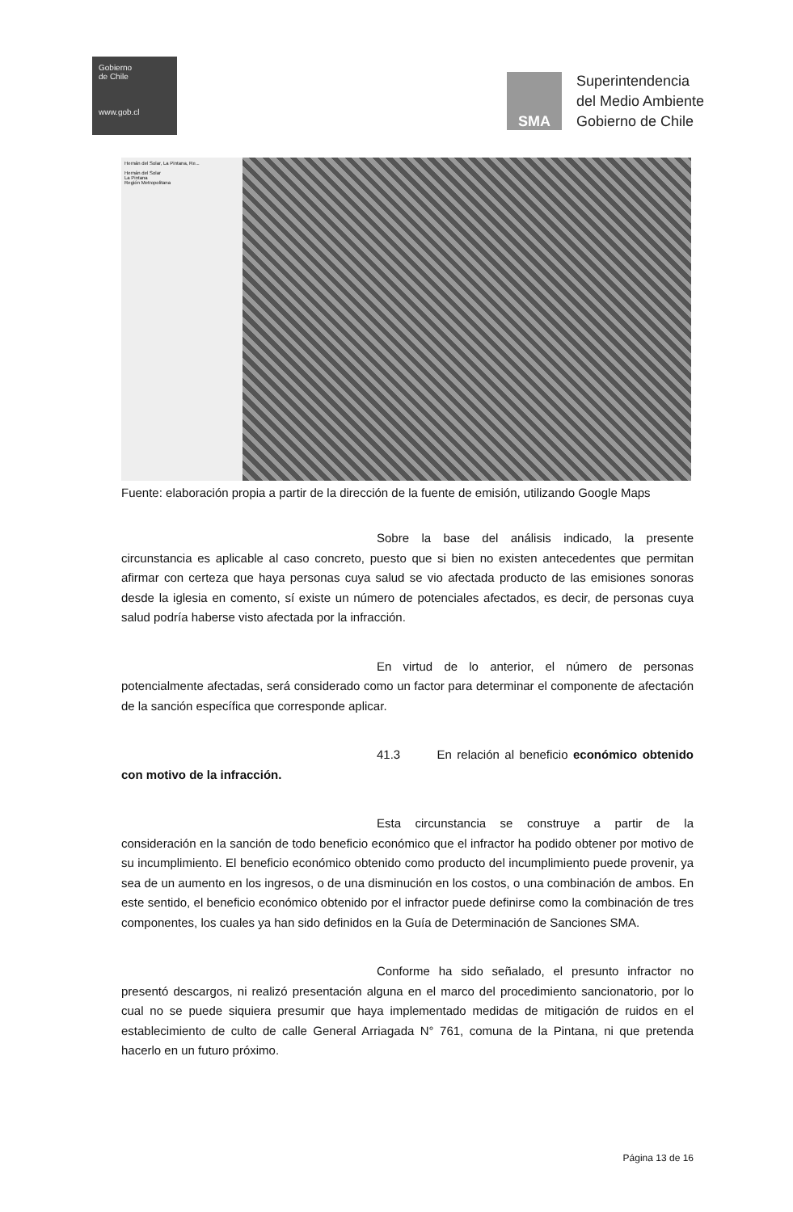Gobierno
de Chile
www.gob.cl
SMA
Superintendencia
del Medio Ambiente
Gobierno de Chile
Hernán del Solar, La Pintana, Re...
Hernán del Solar
La Pintana
Región Metropolitana
Fuente: elaboración propia a partir de la dirección de la fuente de emisión, utilizando Google Maps
Sobre la base del análisis indicado, la presente circunstancia es aplicable al caso concreto, puesto que si bien no existen antecedentes que permitan afirmar con certeza que haya personas cuya salud se vio afectada producto de las emisiones sonoras desde la iglesia en comento, sí existe un número de potenciales afectados, es decir, de personas cuya salud podría haberse visto afectada por la infracción.
En virtud de lo anterior, el número de personas potencialmente afectadas, será considerado como un factor para determinar el componente de afectación de la sanción específica que corresponde aplicar.
41.3 En relación al beneficio económico obtenido con motivo de la infracción.
Esta circunstancia se construye a partir de la consideración en la sanción de todo beneficio económico que el infractor ha podido obtener por motivo de su incumplimiento. El beneficio económico obtenido como producto del incumplimiento puede provenir, ya sea de un aumento en los ingresos, o de una disminución en los costos, o una combinación de ambos. En este sentido, el beneficio económico obtenido por el infractor puede definirse como la combinación de tres componentes, los cuales ya han sido definidos en la Guía de Determinación de Sanciones SMA.
Conforme ha sido señalado, el presunto infractor no presentó descargos, ni realizó presentación alguna en el marco del procedimiento sancionatorio, por lo cual no se puede siquiera presumir que haya implementado medidas de mitigación de ruidos en el establecimiento de culto de calle General Arriagada N° 761, comuna de la Pintana, ni que pretenda hacerlo en un futuro próximo.
Página 13 de 16